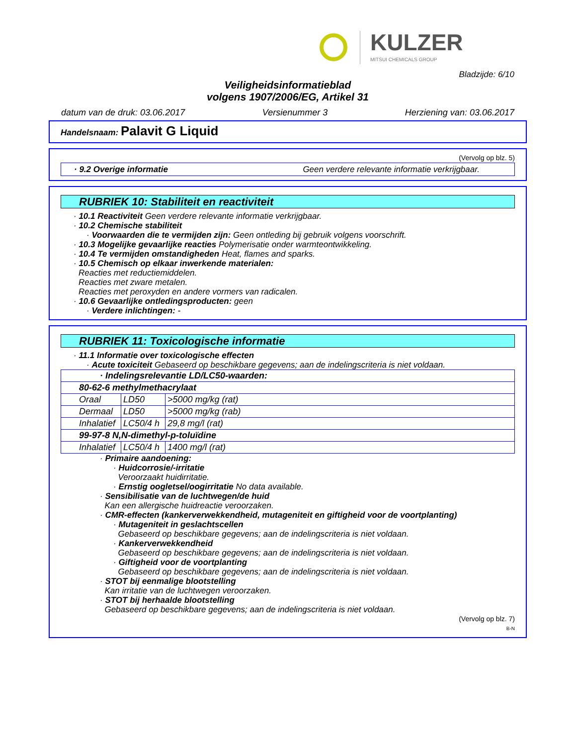KULZER
MITSUI CHEMICALS GROUP
Bladzijde: 6/10
Veiligheidsinformatieblad
volgens 1907/2006/EG, Artikel 31
datum van de druk: 03.06.2017 Versienummer 3 Herziening van: 03.06.2017
Handelsnaam: Palavit G Liquid
(Vervolg op blz. 5)
· 9.2 Overige informatie Geen verdere relevante informatie verkrijgbaar.
RUBRIEK 10: Stabiliteit en reactiviteit
· 10.1 Reactiviteit Geen verdere relevante informatie verkrijgbaar.
· 10.2 Chemische stabiliteit
· Voorwaarden die te vermijden zijn: Geen ontleding bij gebruik volgens voorschrift.
· 10.3 Mogelijke gevaarlijke reacties Polymerisatie onder warmteontwikkeling.
· 10.4 Te vermijden omstandigheden Heat, flames and sparks.
· 10.5 Chemisch op elkaar inwerkende materialen:
Reacties met reductiemiddelen.
Reacties met zware metalen.
Reacties met peroxyden en andere vormers van radicalen.
· 10.6 Gevaarlijke ontledingsproducten: geen
· Verdere inlichtingen: -
RUBRIEK 11: Toxicologische informatie
· 11.1 Informatie over toxicologische effecten
· Acute toxiciteit Gebaseerd op beschikbare gegevens; aan de indelingscriteria is niet voldaan.
| · Indelingsrelevantie LD/LC50-waarden: | | |
| 80-62-6 methylmethacrylaat | | |
| Oraal | LD50 | >5000 mg/kg (rat) |
| Dermaal | LD50 | >5000 mg/kg (rab) |
| Inhalatief | LC50/4 h | 29,8 mg/l (rat) |
| 99-97-8 N,N-dimethyl-p-toluïdine | | |
| Inhalatief | LC50/4 h | 1400 mg/l (rat) |
· Primaire aandoening:
· Huidcorrosie/-irritatie
Veroorzaakt huidirritatie.
· Ernstig oogletsel/oogirritatie No data available.
· Sensibilisatie van de luchtwegen/de huid
Kan een allergische huidreactie veroorzaken.
· CMR-effecten (kankerverwekkendheid, mutageniteit en giftigheid voor de voortplanting)
· Mutageniteit in geslachtscellen
Gebaseerd op beschikbare gegevens; aan de indelingscriteria is niet voldaan.
· Kankerverwekkendheid
Gebaseerd op beschikbare gegevens; aan de indelingscriteria is niet voldaan.
· Giftigheid voor de voortplanting
Gebaseerd op beschikbare gegevens; aan de indelingscriteria is niet voldaan.
· STOT bij eenmalige blootstelling
Kan irritatie van de luchtwegen veroorzaken.
· STOT bij herhaalde blootstelling
Gebaseerd op beschikbare gegevens; aan de indelingscriteria is niet voldaan.
(Vervolg op blz. 7)
B-N